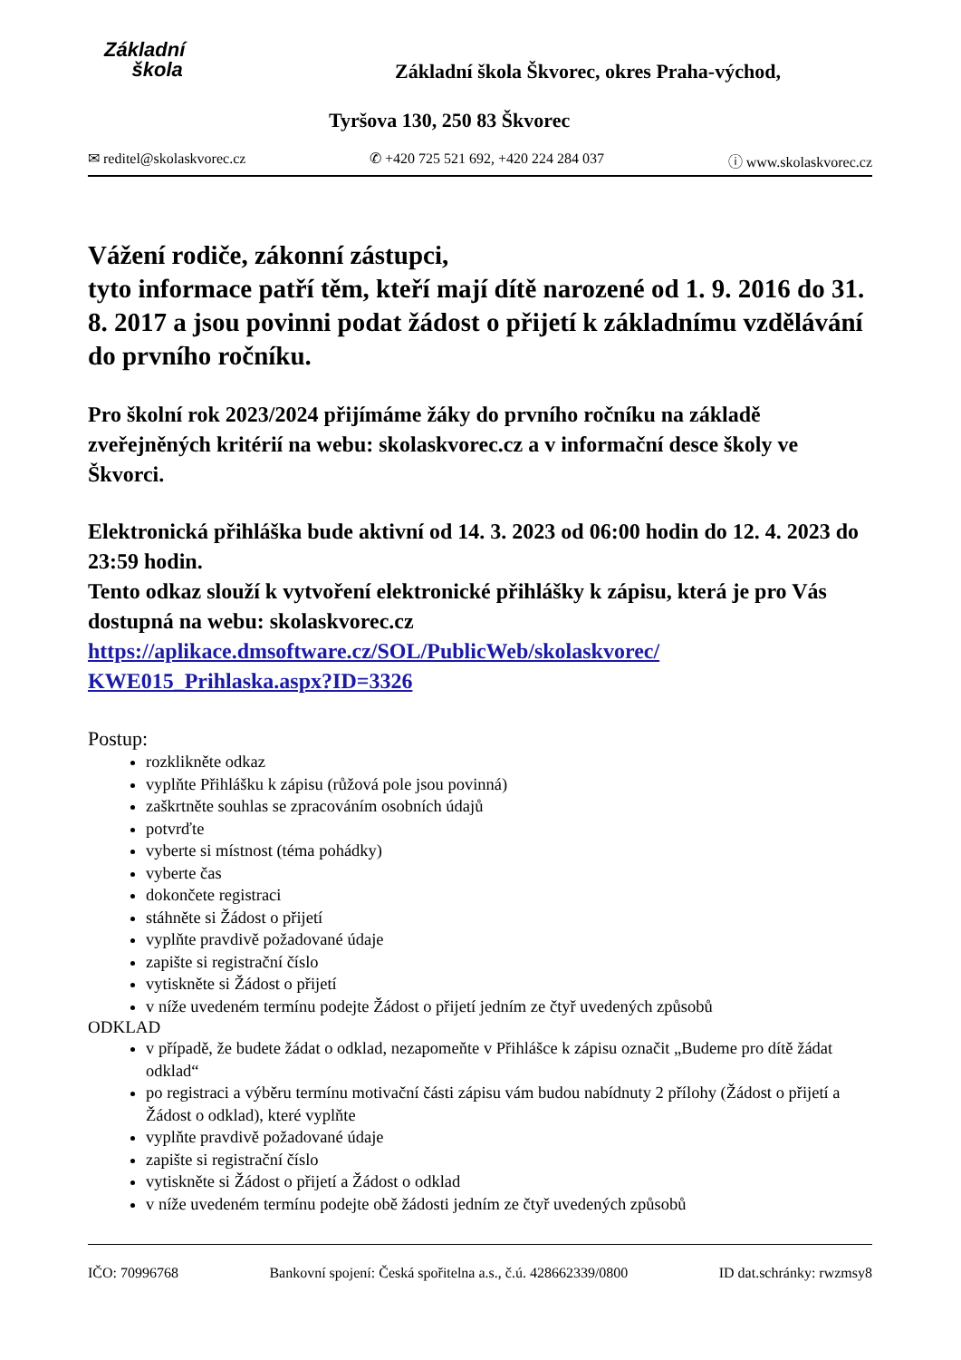Základní
škola
Základní škola Škvorec, okres Praha-východ,
Tyršova 130, 250 83 Škvorec
✉ reditel@skolaskvorec.cz ✆ +420 725 521 692, +420 224 284 037 ⓘ www.skolaskvorec.cz
Vážení rodiče, zákonní zástupci,
tyto informace patří těm, kteří mají dítě narozené od 1. 9. 2016 do 31. 8. 2017 a jsou povinni podat žádost o přijetí k základnímu vzdělávání do prvního ročníku.
Pro školní rok 2023/2024 přijímáme žáky do prvního ročníku na základě zveřejněných kritérií na webu: skolaskvorec.cz a v informační desce školy ve Škvorci.
Elektronická přihláška bude aktivní od 14. 3. 2023 od 06:00 hodin do 12. 4. 2023 do 23:59 hodin.
Tento odkaz slouží k vytvoření elektronické přihlášky k zápisu, která je pro Vás dostupná na webu: skolaskvorec.cz
https://aplikace.dmsoftware.cz/SOL/PublicWeb/skolaskvorec/ KWE015_Prihlaska.aspx?ID=3326
Postup:
rozklikněte odkaz
vyplňte Přihlášku k zápisu (růžová pole jsou povinná)
zaškrtněte souhlas se zpracováním osobních údajů
potvrďte
vyberte si místnost (téma pohádky)
vyberte čas
dokončete registraci
stáhněte si Žádost o přijetí
vyplňte pravdivě požadované údaje
zapište si registrační číslo
vytiskněte si Žádost o přijetí
v níže uvedeném termínu podejte Žádost o přijetí jedním ze čtyř uvedených způsobů
ODKLAD
v případě, že budete žádat o odklad, nezapomeňte v Přihlášce k zápisu označit „Budeme pro dítě žádat odklad“
po registraci a výběru termínu motivační části zápisu vám budou nabídnuty 2 přílohy (Žádost o přijetí a Žádost o odklad), které vyplňte
vyplňte pravdivě požadované údaje
zapište si registrační číslo
vytiskněte si Žádost o přijetí a Žádost o odklad
v níže uvedeném termínu podejte obě žádosti jedním ze čtyř uvedených způsobů
IČO: 70996768 Bankovní spojení: Česká spořitelna a.s., č.ú. 428662339/0800 ID dat.schránky: rwzmsy8